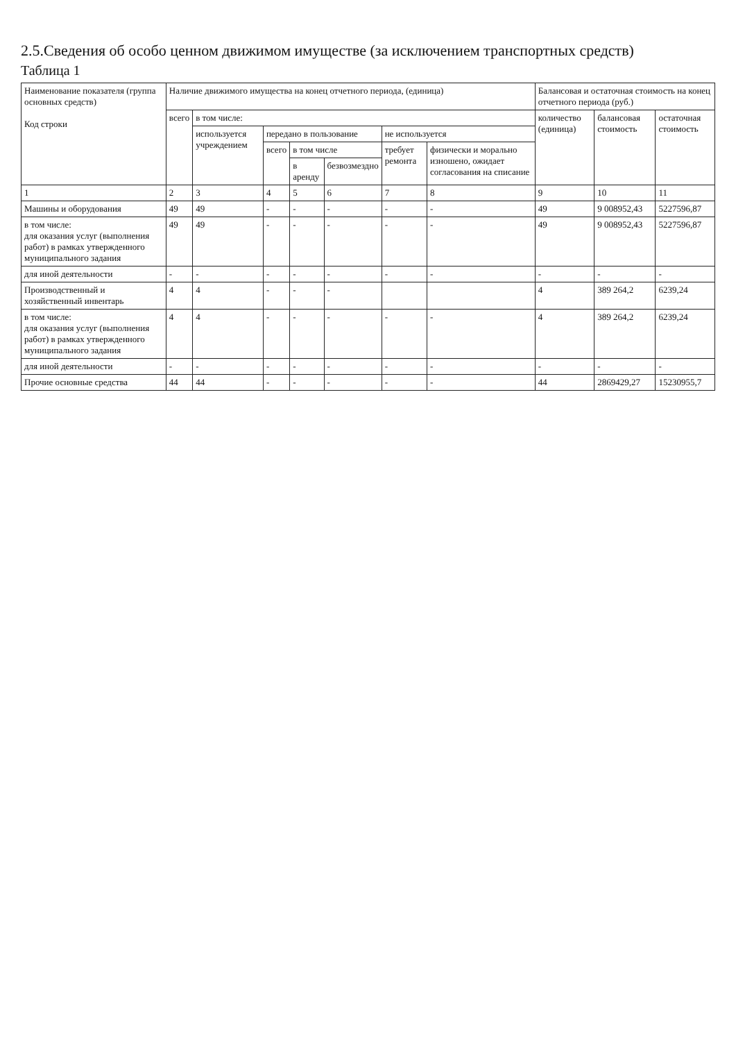2.5.Сведения об особо ценном движимом имуществе (за исключением транспортных средств)
Таблица 1
| Наименование показателя (группа основных средств) Код строки | Наличие движимого имущества на конец отчетного периода, (единица) | | | | | | | Балансовая и остаточная стоимость на конец отчетного периода (руб.) | | |
| --- | --- | --- | --- | --- | --- | --- | --- | --- | --- | --- |
| | всего | в том числе: | | | | | | количество (единица) | балансовая стоимость | остаточная стоимость |
| | | используется учреждением | передано в пользование | | | не используется | | | | |
| | | | всего | в том числе | | требует ремонта | физически и морально изношено, ожидает согласования на списание | | | |
| | | | | в аренду | безвозмездно | | | | | |
| 1 | 2 | 3 | 4 | 5 | 6 | 7 | 8 | 9 | 10 | 11 |
| Машины и оборудования | 49 | 49 | - | - | - | - | - | 49 | 9 008952,43 | 5227596,87 |
| в том числе: для оказания услуг (выполнения работ) в рамках утвержденного муниципального задания | 49 | 49 | - | - | - | - | - | 49 | 9 008952,43 | 5227596,87 |
| для иной деятельности | - | - | - | - | - | - | - | - | - | - |
| Производственный и хозяйственный инвентарь | 4 | 4 | - | - | - | | | 4 | 389 264,2 | 6239,24 |
| в том числе: для оказания услуг (выполнения работ) в рамках утвержденного муниципального задания | 4 | 4 | - | - | - | - | - | 4 | 389 264,2 | 6239,24 |
| для иной деятельности | - | - | - | - | - | - | - | - | - | - |
| Прочие основные средства | 44 | 44 | - | - | - | - | - | 44 | 2869429,27 | 15230955,7 |